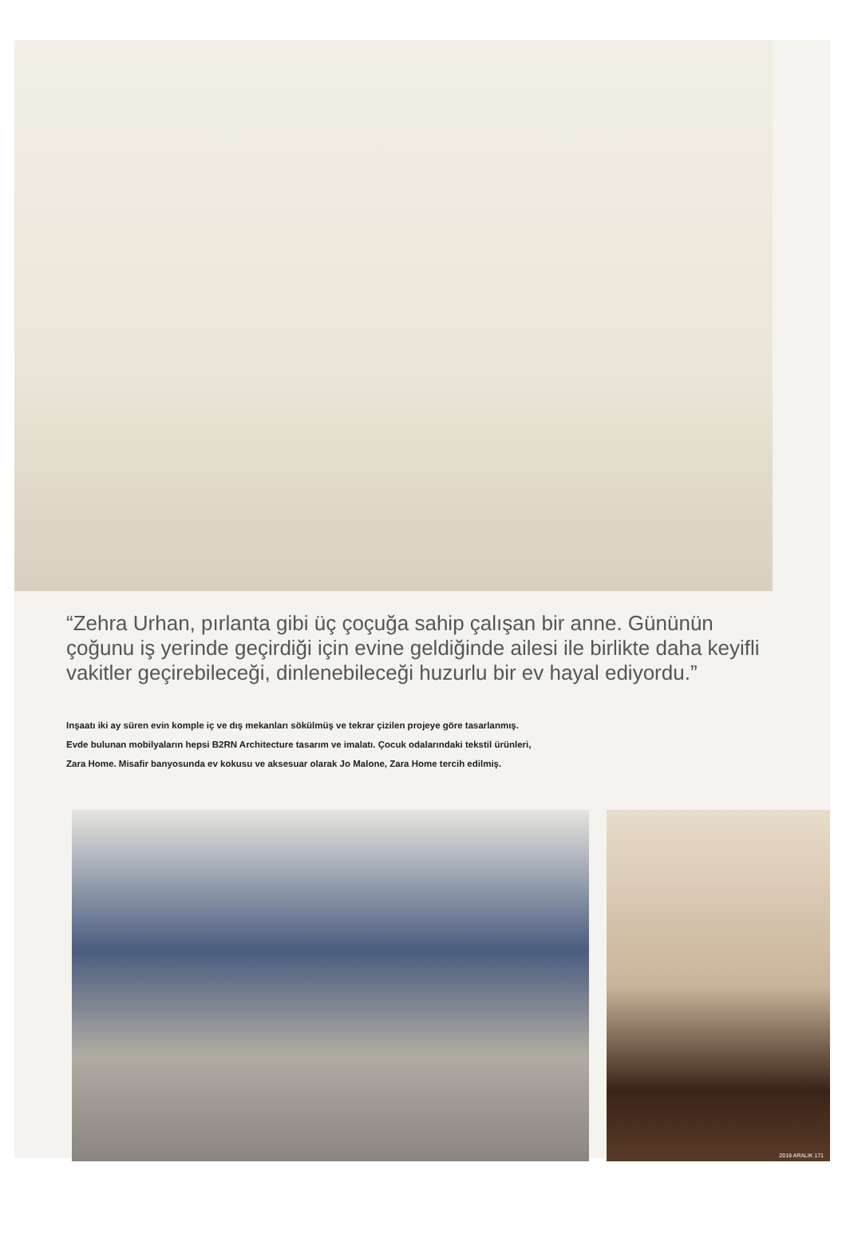“Zehra Urhan, pırlanta gibi üç çoçuğa sahip çalışan bir anne. Gününün çoğunu iş yerinde geçirdiği için evine geldiğinde ailesi ile birlikte daha keyifli vakitler geçirebileceği, dinlenebileceği huzurlu bir ev hayal ediyordu.”
Inşaatı iki ay süren evin komple iç ve dış mekanları sökülmüş ve tekrar çizilen projeye göre tasarlanmış.
Evde bulunan mobilyaların hepsi B2RN Architecture tasarım ve imalatı. Çocuk odalarındaki tekstil ürünleri,
Zara Home. Misafir banyosunda ev kokusu ve aksesuar olarak Jo Malone, Zara Home tercih edilmiş.
2019 ARALIK 171